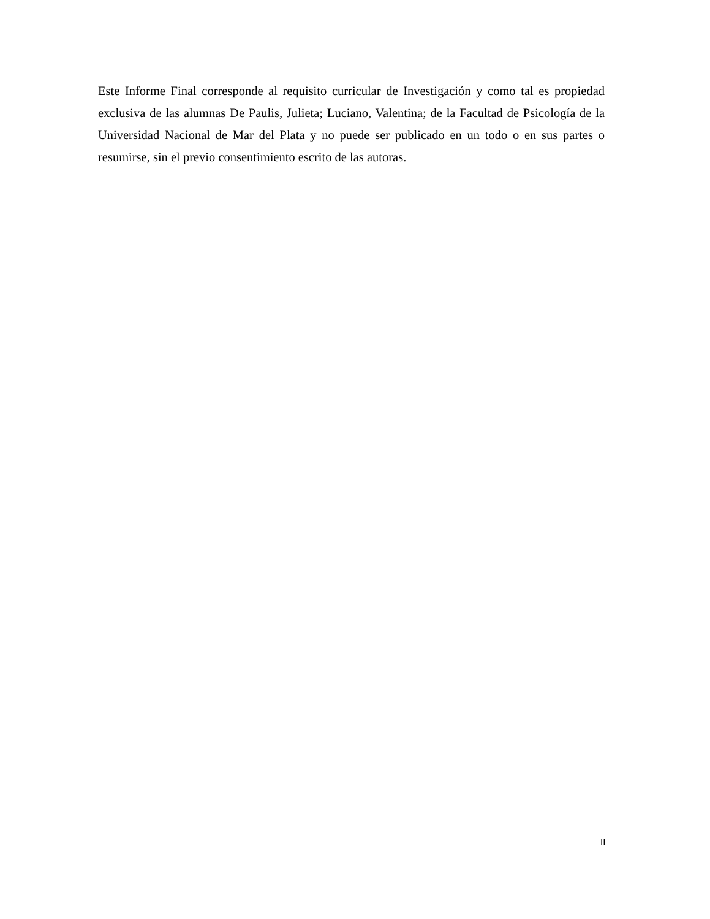Este Informe Final corresponde al requisito curricular de Investigación y como tal es propiedad exclusiva de las alumnas De Paulis, Julieta; Luciano, Valentina; de la Facultad de Psicología de la Universidad Nacional de Mar del Plata y no puede ser publicado en un todo o en sus partes o resumirse, sin el previo consentimiento escrito de las autoras.
II